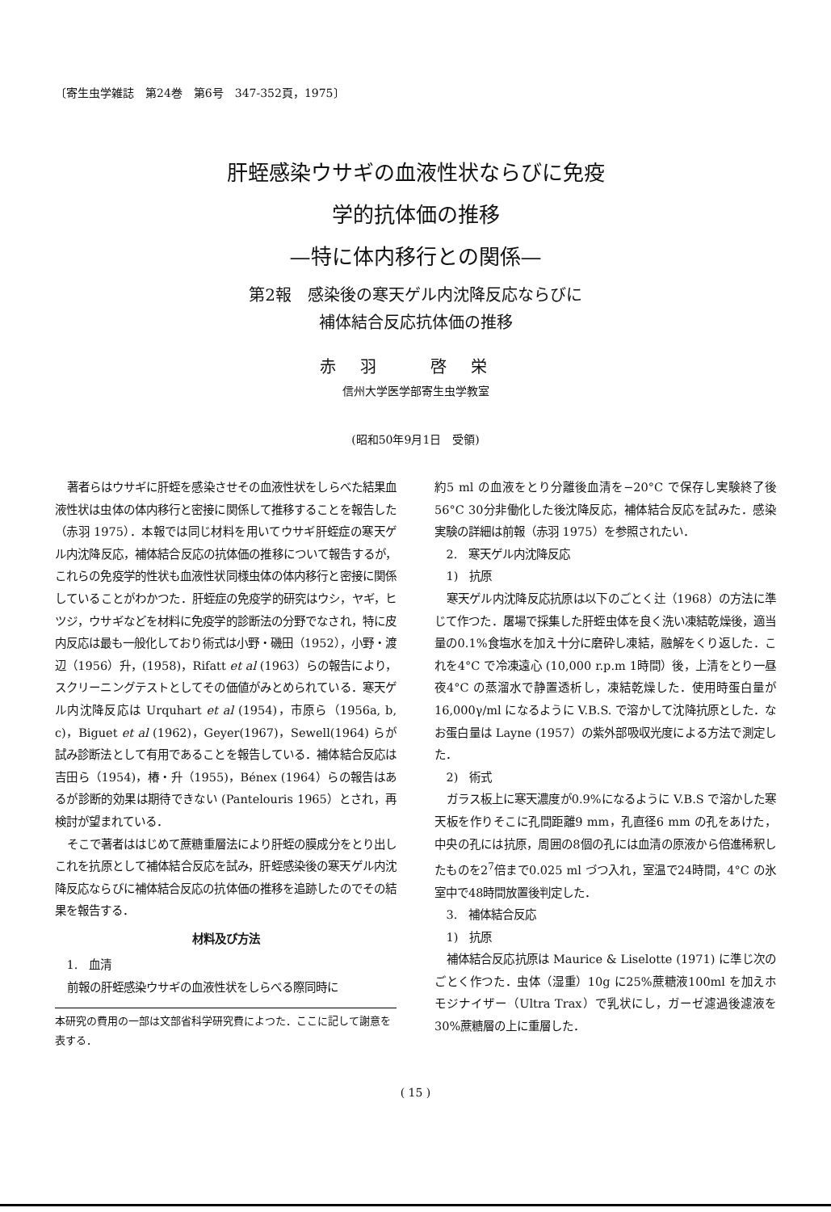〔寄生虫学雑誌　第24巻　第6号　347-352頁，1975〕
肝蛭感染ウサギの血液性状ならびに免疫
学的抗体価の推移
—特に体内移行との関係—
第2報　感染後の寒天ゲル内沈降反応ならびに
補体結合反応抗体価の推移
赤羽 啓栄
信州大学医学部寄生虫学教室
(昭和50年9月1日　受領)
著者らはウサギに肝蛭を感染させその血液性状をしらべた結果血液性状は虫体の体内移行と密接に関係して推移することを報告した（赤羽 1975）．本報では同じ材料を用いてウサギ肝蛭症の寒天ゲル内沈降反応，補体結合反応の抗体価の推移について報告するが，これらの免疫学的性状も血液性状同様虫体の体内移行と密接に関係していることがわかつた．肝蛭症の免疫学的研究はウシ，ヤギ，ヒツジ，ウサギなどを材料に免疫学的診断法の分野でなされ，特に皮内反応は最も一般化しており術式は小野・磯田（1952），小野・渡辺（1956）升，(1958)，Rifatt et al (1963）らの報告により，スクリーニングテストとしてその価値がみとめられている．寒天ゲル内沈降反応は Urquhart et al (1954)，市原ら（1956a, b, c)，Biguet et al (1962)，Geyer(1967)，Sewell(1964) らが試み診断法として有用であることを報告している．補体結合反応は吉田ら（1954)，椿・升（1955)，Bénex (1964）らの報告はあるが診断的効果は期待できない (Pantelouris 1965）とされ，再検討が望まれている．
そこで著者ははじめて蔗糖重層法により肝蛭の膜成分をとり出しこれを抗原として補体結合反応を試み，肝蛭感染後の寒天ゲル内沈降反応ならびに補体結合反応の抗体価の推移を追跡したのでその結果を報告する．
材料及び方法
1.　血清
前報の肝蛭感染ウサギの血液性状をしらべる際同時に
本研究の費用の一部は文部省科学研究費によつた．ここに記して謝意を表する．
約5 ml の血液をとり分離後血清を−20°C で保存し実験終了後56°C 30分非働化した後沈降反応，補体結合反応を試みた．感染実験の詳細は前報（赤羽 1975）を参照されたい．
2.　寒天ゲル内沈降反応
1)　抗原
寒天ゲル内沈降反応抗原は以下のごとく辻（1968）の方法に準じて作つた．屠場で採集した肝蛭虫体を良く洗い凍結乾燥後，適当量の0.1%食塩水を加え十分に磨砕し凍結，融解をくり返した．これを4°C で冷凍遠心 (10,000 r.p.m 1時間）後，上清をとり一昼夜4°C の蒸溜水で静置透析し，凍結乾燥した．使用時蛋白量が 16,000γ/ml になるように V.B.S. で溶かして沈降抗原とした．なお蛋白量は Layne (1957）の紫外部吸収光度による方法で測定した．
2)　術式
ガラス板上に寒天濃度が0.9%になるように V.B.S で溶かした寒天板を作りそこに孔間距離9 mm，孔直径6 mm の孔をあけた，中央の孔には抗原，周囲の8個の孔には血清の原液から倍進稀釈したものを2<sup>7</sup>倍まで0.025 ml づつ入れ，室温で24時間，4°C の氷室中で48時間放置後判定した．
3.　補体結合反応
1)　抗原
補体結合反応抗原は Maurice & Liselotte (1971) に準じ次のごとく作つた．虫体（湿重）10g に25%蔗糖液100ml を加えホモジナイザー（Ultra Trax）で乳状にし，ガーゼ濾過後濾液を30%蔗糖層の上に重層した．
( 15 )